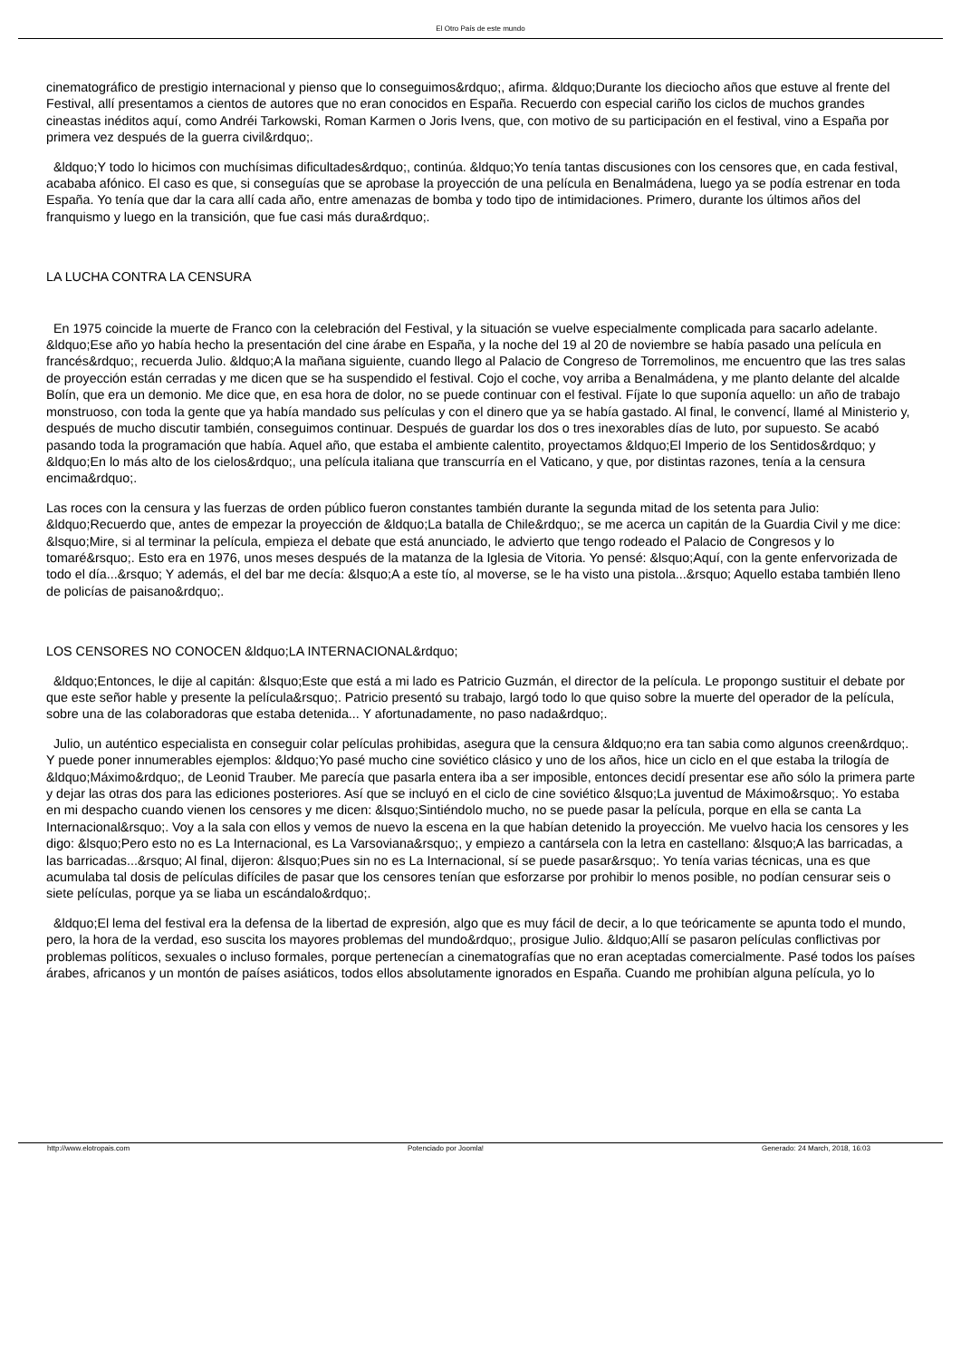El Otro País de este mundo
cinematográfico de prestigio internacional y pienso que lo conseguimos&rdquo;, afirma. &ldquo;Durante los dieciocho años que estuve al frente del Festival, allí presentamos a cientos de autores que no eran conocidos en España. Recuerdo con especial cariño los ciclos de muchos grandes cineastas inéditos aquí, como Andréi Tarkowski, Roman Karmen o Joris Ivens, que, con motivo de su participación en el festival, vino a España por primera vez después de la guerra civil&rdquo;.
&ldquo;Y todo lo hicimos con muchísimas dificultades&rdquo;, continúa. &ldquo;Yo tenía tantas discusiones con los censores que, en cada festival, acababa afónico. El caso es que, si conseguías que se aprobase la proyección de una película en Benalmádena, luego ya se podía estrenar en toda España. Yo tenía que dar la cara allí cada año, entre amenazas de bomba y todo tipo de intimidaciones. Primero, durante los últimos años del franquismo y luego en la transición, que fue casi más dura&rdquo;.
LA LUCHA CONTRA LA CENSURA
En 1975 coincide la muerte de Franco con la celebración del Festival, y la situación se vuelve especialmente complicada para sacarlo adelante. &ldquo;Ese año yo había hecho la presentación del cine árabe en España, y la noche del 19 al 20 de noviembre se había pasado una película en francés&rdquo;, recuerda Julio. &ldquo;A la mañana siguiente, cuando llego al Palacio de Congreso de Torremolinos, me encuentro que las tres salas de proyección están cerradas y me dicen que se ha suspendido el festival. Cojo el coche, voy arriba a Benalmádena, y me planto delante del alcalde Bolín, que era un demonio. Me dice que, en esa hora de dolor, no se puede continuar con el festival. Fíjate lo que suponía aquello: un año de trabajo monstruoso, con toda la gente que ya había mandado sus películas y con el dinero que ya se había gastado. Al final, le convencí, llamé al Ministerio y, después de mucho discutir también, conseguimos continuar. Después de guardar los dos o tres inexorables días de luto, por supuesto. Se acabó pasando toda la programación que había. Aquel año, que estaba el ambiente calentito, proyectamos &ldquo;El Imperio de los Sentidos&rdquo; y &ldquo;En lo más alto de los cielos&rdquo;, una película italiana que transcurría en el Vaticano, y que, por distintas razones, tenía a la censura encima&rdquo;.
Las roces con la censura y las fuerzas de orden público fueron constantes también durante la segunda mitad de los setenta para Julio: &ldquo;Recuerdo que, antes de empezar la proyección de &ldquo;La batalla de Chile&rdquo;, se me acerca un capitán de la Guardia Civil y me dice: &lsquo;Mire, si al terminar la película, empieza el debate que está anunciado, le advierto que tengo rodeado el Palacio de Congresos y lo tomaré&rsquo;. Esto era en 1976, unos meses después de la matanza de la Iglesia de Vitoria. Yo pensé: &lsquo;Aquí, con la gente enfervorizada de todo el día...&rsquo; Y además, el del bar me decía: &lsquo;A a este tío, al moverse, se le ha visto una pistola...&rsquo; Aquello estaba también lleno de policías de paisano&rdquo;.
LOS CENSORES NO CONOCEN &ldquo;LA INTERNACIONAL&rdquo;
&ldquo;Entonces, le dije al capitán: &lsquo;Este que está a mi lado es Patricio Guzmán, el director de la película. Le propongo sustituir el debate por que este señor hable y presente la película&rsquo;. Patricio presentó su trabajo, largó todo lo que quiso sobre la muerte del operador de la película, sobre una de las colaboradoras que estaba detenida... Y afortunadamente, no paso nada&rdquo;.
Julio, un auténtico especialista en conseguir colar películas prohibidas, asegura que la censura &ldquo;no era tan sabia como algunos creen&rdquo;. Y puede poner innumerables ejemplos: &ldquo;Yo pasé mucho cine soviético clásico y uno de los años, hice un ciclo en el que estaba la trilogía de &ldquo;Máximo&rdquo;, de Leonid Trauber. Me parecía que pasarla entera iba a ser imposible, entonces decidí presentar ese año sólo la primera parte y dejar las otras dos para las ediciones posteriores. Así que se incluyó en el ciclo de cine soviético &lsquo;La juventud de Máximo&rsquo;. Yo estaba en mi despacho cuando vienen los censores y me dicen: &lsquo;Sintiéndolo mucho, no se puede pasar la película, porque en ella se canta La Internacional&rsquo;. Voy a la sala con ellos y vemos de nuevo la escena en la que habían detenido la proyección. Me vuelvo hacia los censores y les digo: &lsquo;Pero esto no es La Internacional, es La Varsoviana&rsquo;, y empiezo a cantársela con la letra en castellano: &lsquo;A las barricadas, a las barricadas...&rsquo; Al final, dijeron: &lsquo;Pues sin no es La Internacional, sí se puede pasar&rsquo;. Yo tenía varias técnicas, una es que acumulaba tal dosis de películas difíciles de pasar que los censores tenían que esforzarse por prohibir lo menos posible, no podían censurar seis o siete películas, porque ya se liaba un escándalo&rdquo;.
&ldquo;El lema del festival era la defensa de la libertad de expresión, algo que es muy fácil de decir, a lo que teóricamente se apunta todo el mundo, pero, la hora de la verdad, eso suscita los mayores problemas del mundo&rdquo;, prosigue Julio. &ldquo;Allí se pasaron películas conflictivas por problemas políticos, sexuales o incluso formales, porque pertenecían a cinematografías que no eran aceptadas comercialmente. Pasé todos los países árabes, africanos y un montón de países asiáticos, todos ellos absolutamente ignorados en España. Cuando me prohibían alguna película, yo lo
http://www.elotropais.com Potenciado por Joomla! Generado: 24 March, 2018, 16:03